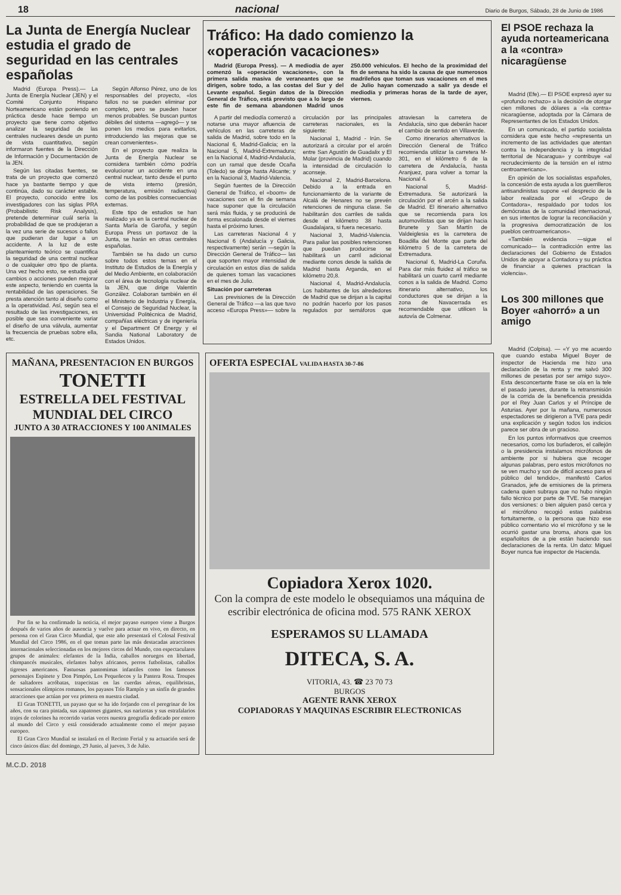18 nacional Diario de Burgos, Sábado, 28 de Junio de 1986
La Junta de Energía Nuclear estudia el grado de seguridad en las centrales españolas
Madrid (Europa Press).— La Junta de Energía Nuclear (JEN) y el Comité Conjunto Hispano Norteamericano están poniendo en práctica desde hace tiempo un proyecto que tiene como objetivo analizar la seguridad de las centrales nucleares desde un punto de vista cuantitativo, según informaron fuentes de la Dirección de Información y Documentación de la JEN.
Según las citadas fuentes, se trata de un proyecto que comenzó hace ya bastante tiempo y que continúa, dado su carácter estable. El proyecto, conocido entre los investigadores con las siglas PRA (Probabilistic Risk Analysis), pretende determinar cuál sería la probabilidad de que se produjeran a la vez una serie de sucesos o fallos que pudieran dar lugar a un accidente. A la luz de este planteamiento teórico se cuantifica la seguridad de una central nuclear o de cualquier otro tipo de planta. Una vez hecho esto, se estudia qué cambios o acciones pueden mejorar este aspecto, teniendo en cuenta la rentabilidad de las operaciones. Se presta atención tanto al diseño como a la operatividad. Así, según sea el resultado de las investigaciones, es posible que sea conveniente variar el diseño de una válvula, aumentar la frecuencia de pruebas sobre ella, etc.
Según Alfonso Pérez, uno de los responsables del proyecto, «los fallos no se pueden eliminar por completo, pero se pueden hacer menos probables. Se buscan puntos débiles del sistema —agregó— y se ponen los medios para evitarlos, introduciendo las mejoras que se crean convenientes».
En el proyecto que realiza la Junta de Energía Nuclear se considera también cómo podría evolucionar un accidente en una central nuclear, tanto desde el punto de vista interno (presión, temperatura, emisión radiactiva) como de las posibles consecuencias externas.
Este tipo de estudios se han realizado ya en la central nuclear de Santa María de Garoña, y según Europa Press un portavoz de la Junta, se harán en otras centrales españolas.
También se ha dado un curso sobre todos estos temas en el Instituto de Estudios de la Energía y del Medio Ambiente, en colaboración con el área de tecnología nuclear de la JEN, que dirige Valentín González. Colaboran también en él el Ministerio de Industria y Energía, el Consejo de Seguridad Nuclear, la Universidad Politécnica de Madrid, compañías eléctricas y de ingeniería y el Department Of Energy y el Sandia National Laboratory de Estados Unidos.
Tráfico: Ha dado comienzo la «operación vacaciones»
Madrid (Europa Press). — A mediodía de ayer comenzó la «operación vacaciones», con la primera salida masiva de veraneantes que se dirigen, sobre todo, a las costas del Sur y del Levante español. Según datos de la Dirección General de Tráfico, está previsto que a lo largo de este fin de semana abandonen Madrid unos 250.000 vehículos. El hecho de la proximidad del fin de semana ha sido la causa de que numerosos madrileños que toman sus vacaciones en el mes de Julio hayan comenzado a salir ya desde el mediodía y primeras horas de la tarde de ayer, viernes.
A partir del mediodía comenzó a notarse una mayor afluencia de vehículos en las carreteras de salida de Madrid, sobre todo en la Nacional 6, Madrid-Galicia; en la Nacional 5, Madrid-Extremadura; en la Nacional 4, Madrid-Andalucía, con un ramal que desde Ocaña (Toledo) se dirige hasta Alicante; y en la Nacional 3, Madrid-Valencia.
Según fuentes de la Dirección General de Tráfico, el «boom» de vacaciones con el fin de semana hace suponer que la circulación será más fluida, y se producirá de forma escalonada desde el viernes hasta el próximo lunes.
Las carreteras Nacional 4 y Nacional 6 (Andalucía y Galicia, respectivamente) serán —según la Dirección General de Tráfico— las que soporten mayor intensidad de circulación en estos días de salida de quienes toman las vacaciones en el mes de Julio.
Situación por carreteras
Las previsiones de la Dirección General de Tráfico —a las que tuvo acceso «Europa Press»— sobre la circulación por las principales carreteras nacionales, es la siguiente:
Nacional 1, Madrid - Irún. Se autorizará a circular por el arcén entre San Agustín de Guadalix y El Molar (provincia de Madrid) cuando la intensidad de circulación lo aconseje.
Nacional 2, Madrid-Barcelona. Debido a la entrada en funcionamiento de la variante de Alcalá de Henares no se prevén retenciones de ninguna clase. Se habilitarán dos carriles de salida desde el kilómetro 38 hasta Guadalajara, si fuera necesario.
Nacional 3, Madrid-Valencia. Para paliar las posibles retenciones que puedan producirse se habilitará un carril adicional mediante conos desde la salida de Madrid hasta Arganda, en el kilómetro 20,8.
Nacional 4, Madrid-Andalucía. Los habitantes de los alrededores de Madrid que se dirijan a la capital no podrán hacerlo por los pasos regulados por semáforos que atraviesan la carretera de Andalucía, sino que deberán hacer el cambio de sentido en Villaverde.
Como itinerarios alternativos la Dirección General de Tráfico recomienda utilizar la carretera M-301, en el kilómetro 6 de la carretera de Andalucía, hasta Aranjuez, para volver a tomar la Nacional 4.
Nacional 5, Madrid-Extremadura. Se autorizará la circulación por el arcén a la salida de Madrid. El itinerario alternativo que se recomienda para los automovilistas que se dirijan hacia Brunete y San Martín de Valdeiglesia es la carretera de Boadilla del Monte que parte del kilómetro 5 de la carretera de Extremadura.
Nacional 6, Madrid-La Coruña. Para dar más fluidez al tráfico se habilitará un cuarto carril mediante conos a la salida de Madrid. Como itinerario alternativo, los conductores que se dirijan a la zona de Navacerrada es recomendable que utilicen la autovía de Colmenar.
MAÑANA, PRESENTACION EN BURGOS
TONETTI
ESTRELLA DEL FESTIVAL MUNDIAL DEL CIRCO
JUNTO A 30 ATRACCIONES Y 100 ANIMALES
Por fin se ha confirmado la noticia, el mejor payaso europeo viene a Burgos después de varios años de ausencia y vuelve para actuar en vivo, en directo, en persona con el Gran Circo Mundial, que este año presentará el Colosal Festival Mundial del Circo 1986, en el que toman parte las más destacadas atracciones internacionales seleccionadas en los mejores circos del Mundo, con espectaculares grupos de animales: elefantes de la India, caballos noruegos en libertad, chimpancés musicales, elefantes babys africanos, perros futbolistas, caballos tigreses americanos. Fastuosas pantomimas infantiles como los famosos personajes Espinete y Don Pimpón, Los Pequeñecos y la Pantera Rosa. Troupes de saltadores acróbatas, trapecistas en las cuerdas aéreas, equilibristas, sensacionales olímpicos romanos, los payasos Trío Rampín y un sinfín de grandes atracciones que actúan por vez primera en nuestra ciudad.
El Gran TONETTI, un payaso que se ha ido forjando con el peregrinar de los años, con su cara pintada, sus zapatones gigantes, sus narizotas y sus estrafalarios trajes de colorines ha recorrido varias veces nuestra geografía dedicado por entero al mundo del Circo y está considerado actualmente como el mejor payaso europeo.
El Gran Circo Mundial se instalará en el Recinto Ferial y su actuación será de cinco únicos días: del domingo, 29 Junio, al jueves, 3 de Julio.
OFERTA ESPECIAL VALIDA HASTA 30-7-86
Copiadora Xerox 1020.
Con la compra de este modelo le obsequiamos una máquina de escribir electrónica de oficina mod. 575 RANK XEROX
ESPERAMOS SU LLAMADA
DITECA, S. A.
VITORIA, 43. ☎ 23 70 73
BURGOS
AGENTE RANK XEROX
COPIADORAS Y MAQUINAS ESCRIBIR ELECTRONICAS
M.C.D. 2018
El PSOE rechaza la ayuda norteamericana a la «contra» nicaragüense
Madrid (Efe).— El PSOE expresó ayer su «profundo rechazo» a la decisión de otorgar cien millones de dólares a «la contra» nicaragüense, adoptada por la Cámara de Representantes de los Estados Unidos.
En un comunicado, el partido socialista considera que este hecho «representa un incremento de las actividades que atentan contra la independencia y la integridad territorial de Nicaragua» y contribuye «al recrudecimiento de la tensión en el istmo centroamericano».
En opinión de los socialistas españoles, la concesión de esta ayuda a los guerrilleros antisandinistas supone «el desprecio de la labor realizada por el «Grupo de Contadora», respaldado por todos los demócratas de la comunidad internacional, en sus intentos de lograr la reconciliación y la progresiva democratización de los pueblos centroamericanos».
«También evidencia —sigue el comunicado— la contradicción entre las declaraciones del Gobierno de Estados Unidos de apoyar a Contadora y su práctica de financiar a quienes practican la violencia».
Los 300 millones que Boyer «ahorró» a un amigo
Madrid (Colpisa). — «Y yo me acuerdo que cuando estaba Miguel Boyer de inspector de Hacienda me hizo una declaración de la renta y me salvó 300 millones de pesetas por ser amigo suyo». Esta desconcertante frase se oía en la tele el pasado jueves, durante la retransmisión de la corrida de la beneficencia presidida por el Rey Juan Carlos y el Príncipe de Asturias. Ayer por la mañana, numerosos espectadores se dirigieron a TVE para pedir una explicación y según todos los indicios parece ser obra de un gracioso.
En los puntos informativos que creemos necesarios, como los burladeros, el callejón o la presidencia instalamos micrófonos de ambiente por si hubiera que recoger algunas palabras, pero estos micrófonos no se ven mucho y son de difícil acceso para el público del tendido», manifestó Carlos Granados, jefe de emisiones de la primera cadena quien subraya que no hubo ningún fallo técnico por parte de TVE. Se manejan dos versiones: o bien alguien pasó cerca y el micrófono recogió estas palabras fortuitamente, o la persona que hizo ese público comentario vio el micrófono y se le ocurrió gastar una broma, ahora que los españolitos de a pie están haciendo sus declaraciones de la renta. Un dato: Miguel Boyer nunca fue inspector de Hacienda.